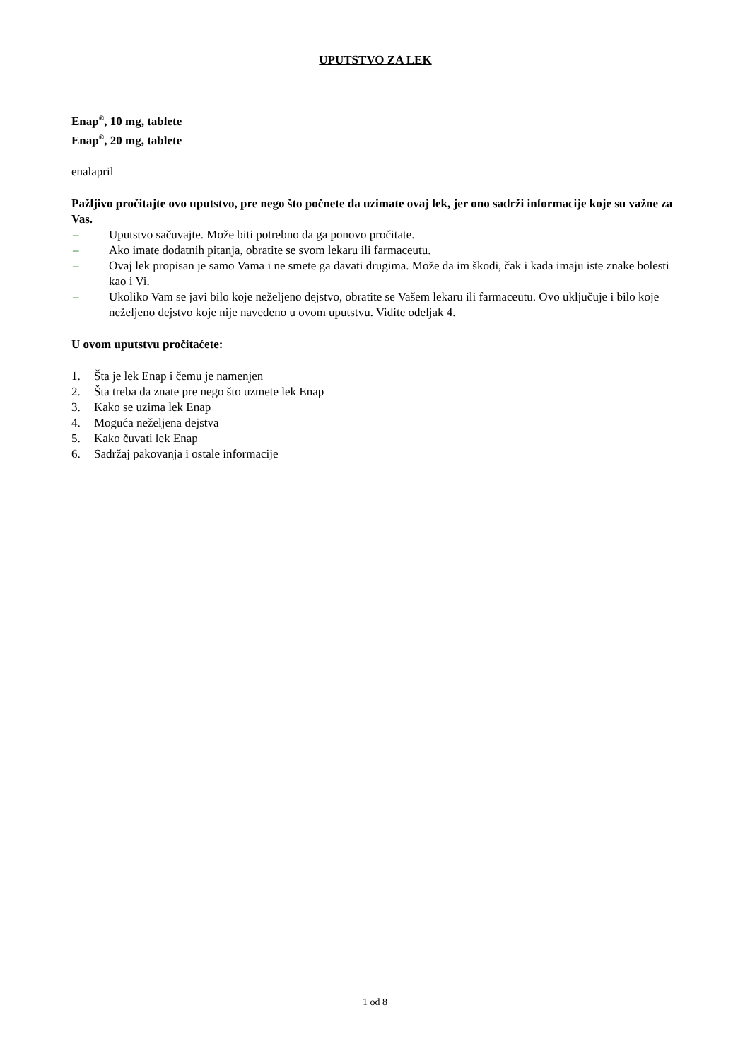UPUTSTVO ZA LEK
Enap<sup>®</sup>, 10 mg, tablete
Enap<sup>®</sup>, 20 mg, tablete
enalapril
Pažljivo pročitajte ovo uputstvo, pre nego što počnete da uzimate ovaj lek, jer ono sadrži informacije koje su važne za Vas.
– Uputstvo sačuvajte. Može biti potrebno da ga ponovo pročitate.
– Ako imate dodatnih pitanja, obratite se svom lekaru ili farmaceutu.
– Ovaj lek propisan je samo Vama i ne smete ga davati drugima. Može da im škodi, čak i kada imaju iste znake bolesti kao i Vi.
– Ukoliko Vam se javi bilo koje neželjeno dejstvo, obratite se Vašem lekaru ili farmaceutu. Ovo uključuje i bilo koje neželjeno dejstvo koje nije navedeno u ovom uputstvu. Vidite odeljak 4.
U ovom uputstvu pročitaćete:
1. Šta je lek Enap i čemu je namenjen
2. Šta treba da znate pre nego što uzmete lek Enap
3. Kako se uzima lek Enap
4. Moguća neželjena dejstva
5. Kako čuvati lek Enap
6. Sadržaj pakovanja i ostale informacije
1 od 8